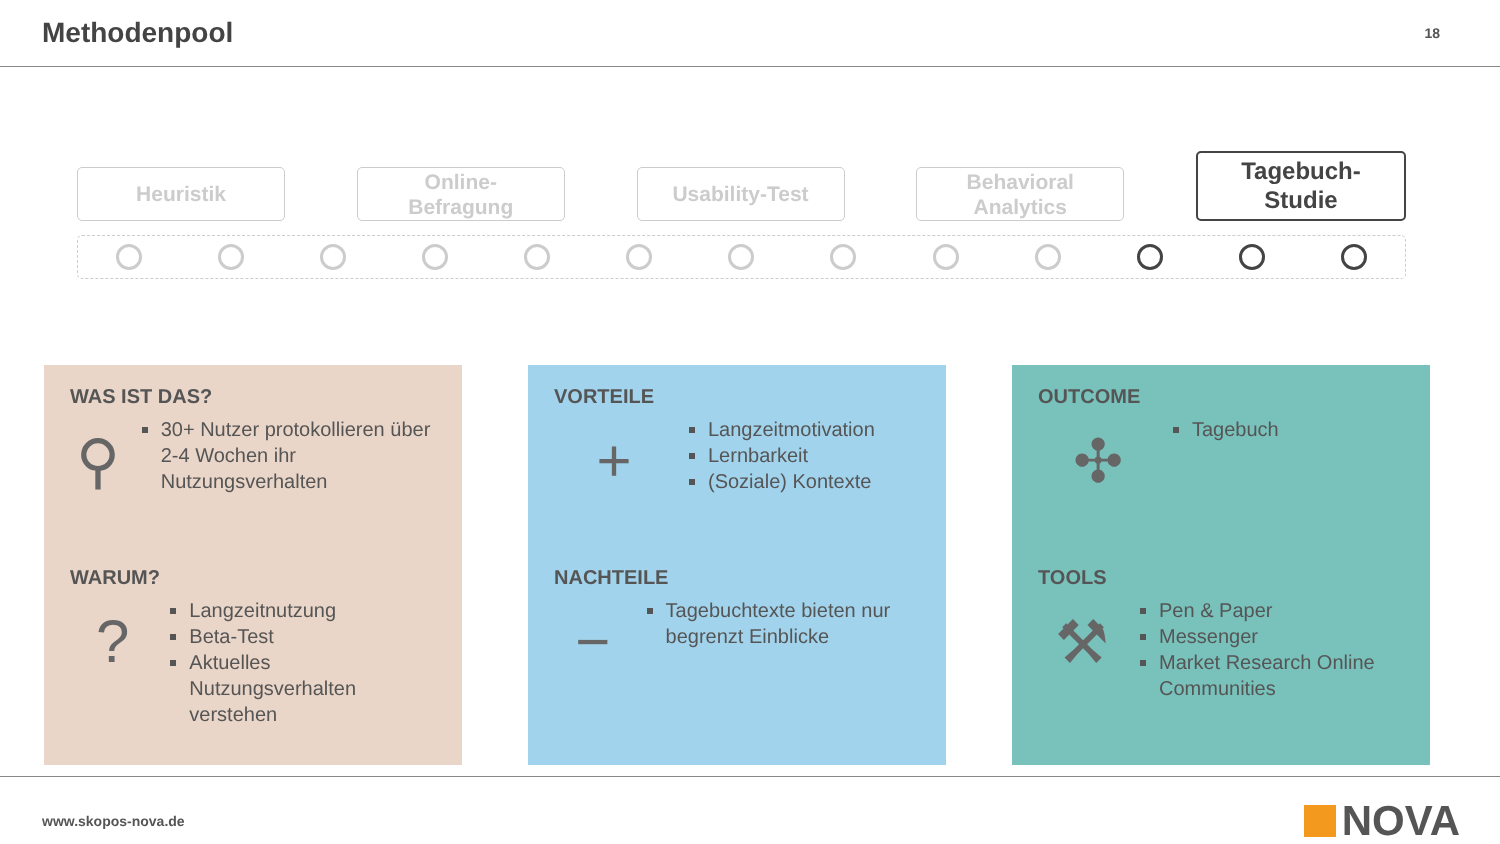Methodenpool
18
Heuristik
Online-
Befragung
Usability-Test
Behavioral
Analytics
Tagebuch-
Studie
WAS IST DAS?
⚲
30+ Nutzer protokollieren über 2-4 Wochen ihr Nutzungsverhalten
WARUM?
?
Langzeitnutzung
Beta-Test
Aktuelles Nutzungsverhalten verstehen
VORTEILE
+
Langzeitmotivation
Lernbarkeit
(Soziale) Kontexte
NACHTEILE
−
Tagebuchtexte bieten nur begrenzt Einblicke
OUTCOME
✣
Tagebuch
TOOLS
⚒
Pen & Paper
Messenger
Market Research Online Communities
www.skopos-nova.de
NOVA